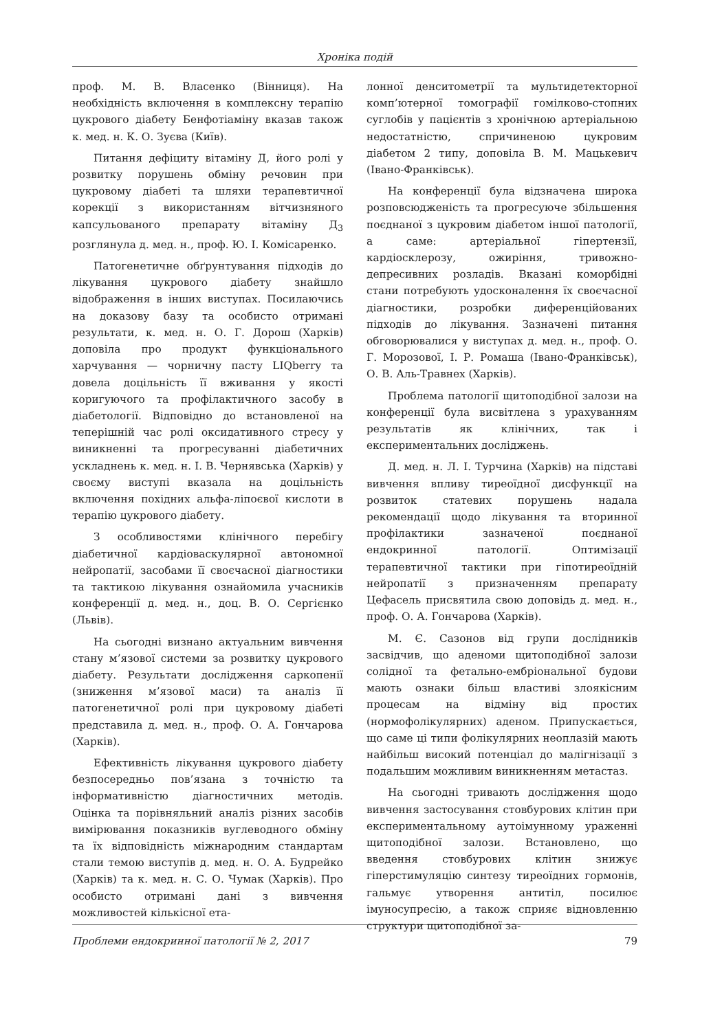Хроніка подій
проф. М. В. Власенко (Вінниця). На необхідність включення в комплексну терапію цукрового діабету Бенфотіаміну вказав також к. мед. н. К. О. Зуєва (Київ).
Питання дефіциту вітаміну Д, його ролі у розвитку порушень обміну речовин при цукровому діабеті та шляхи терапевтичної корекції з використанням вітчизняного капсульованого препарату вітаміну Д<sub>3</sub> розглянула д. мед. н., проф. Ю. І. Комісаренко.
Патогенетичне обґрунтування підходів до лікування цукрового діабету знайшло відображення в інших виступах. Посилаючись на доказову базу та особисто отримані результати, к. мед. н. О. Г. Дорош (Харків) доповіла про продукт функціонального харчування — чорничну пасту LIQberry та довела доцільність її вживання у якості коригуючого та профілактичного засобу в діабетології. Відповідно до встановленої на теперішній час ролі оксидативного стресу у виникненні та прогресуванні діабетичних ускладнень к. мед. н. І. В. Чернявська (Харків) у своєму виступі вказала на доцільність включення похідних альфа-ліпоєвої кислоти в терапію цукрового діабету.
З особливостями клінічного перебігу діабетичної кардіоваскулярної автономної нейропатії, засобами її своєчасної діагностики та тактикою лікування ознайомила учасників конференції д. мед. н., доц. В. О. Сергієнко (Львів).
На сьогодні визнано актуальним вивчення стану м’язової системи за розвитку цукрового діабету. Результати дослідження саркопенії (зниження м’язової маси) та аналіз її патогенетичної ролі при цукровому діабеті представила д. мед. н., проф. О. А. Гончарова (Харків).
Ефективність лікування цукрового діабету безпосередньо пов’язана з точністю та інформативністю діагностичних методів. Оцінка та порівняльний аналіз різних засобів вимірювання показників вуглеводного обміну та їх відповідність міжнародним стандартам стали темою виступів д. мед. н. О. А. Будрейко (Харків) та к. мед. н. С. О. Чумак (Харків). Про особисто отримані дані з вивчення можливостей кількісної ета-
лонної денситометрії та мультидетекторної комп’ютерної томографії гомілково-стопних суглобів у пацієнтів з хронічною артеріальною недостатністю, спричиненою цукровим діабетом 2 типу, доповіла В. М. Мацькевич (Івано-Франківськ).
На конференції була відзначена широка розповсюдженість та прогресуюче збільшення поєднаної з цукровим діабетом іншої патології, а саме: артеріальної гіпертензії, кардіосклерозу, ожиріння, тривожно-депресивних розладів. Вказані коморбідні стани потребують удосконалення їх своєчасної діагностики, розробки диференційованих підходів до лікування. Зазначені питання обговорювалися у виступах д. мед. н., проф. О. Г. Морозової, І. Р. Ромаша (Івано-Франківськ), О. В. Аль-Травнех (Харків).
Проблема патології щитоподібної залози на конференції була висвітлена з урахуванням результатів як клінічних, так і експериментальних досліджень.
Д. мед. н. Л. І. Турчина (Харків) на підставі вивчення впливу тиреоїдної дисфункції на розвиток статевих порушень надала рекомендації щодо лікування та вторинної профілактики зазначеної поєднаної ендокринної патології. Оптимізації терапевтичної тактики при гіпотиреоїдній нейропатії з призначенням препарату Цефасель присвятила свою доповідь д. мед. н., проф. О. А. Гончарова (Харків).
М. Є. Сазонов від групи дослідників засвідчив, що аденоми щитоподібної залози солідної та фетально-ембріональної будови мають ознаки більш властиві злоякісним процесам на відміну від простих (нормофолікулярних) аденом. Припускається, що саме ці типи фолікулярних неоплазій мають найбільш високий потенціал до малігнізації з подальшим можливим виникненням метастаз.
На сьогодні тривають дослідження щодо вивчення застосування стовбурових клітин при експериментальному аутоімунному ураженні щитоподібної залози. Встановлено, що введення стовбурових клітин знижує гіперстимуляцію синтезу тиреоїдних гормонів, гальмує утворення антитіл, посилює імуносупресію, а також сприяє відновленню структури щитоподібної за-
Проблеми ендокринної патології № 2, 2017 79